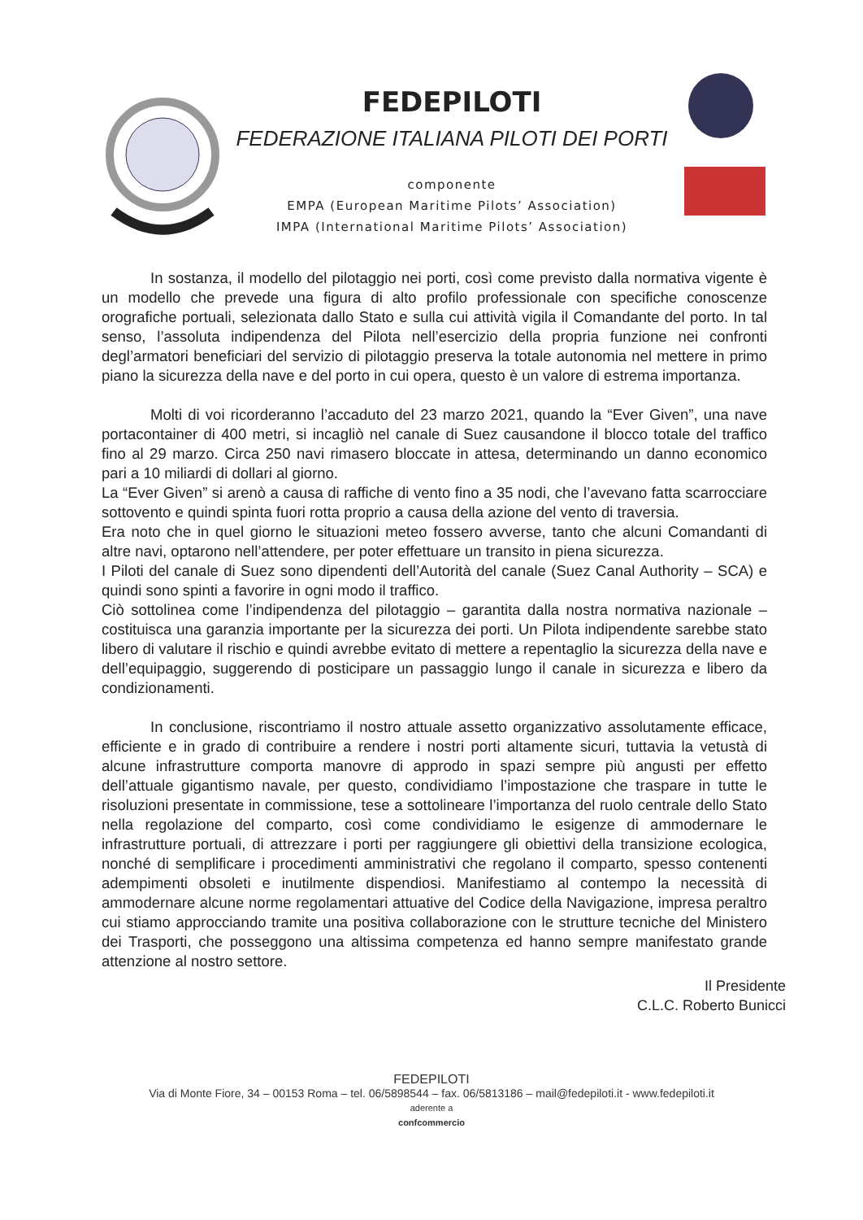FEDEPILOTI
FEDERAZIONE ITALIANA PILOTI DEI PORTI
componente
EMPA (European Maritime Pilots’ Association)
IMPA (International Maritime Pilots’ Association)
In sostanza, il modello del pilotaggio nei porti, così come previsto dalla normativa vigente è un modello che prevede una figura di alto profilo professionale con specifiche conoscenze orografiche portuali, selezionata dallo Stato e sulla cui attività vigila il Comandante del porto. In tal senso, l’assoluta indipendenza del Pilota nell’esercizio della propria funzione nei confronti degl’armatori beneficiari del servizio di pilotaggio preserva la totale autonomia nel mettere in primo piano la sicurezza della nave e del porto in cui opera, questo è un valore di estrema importanza.
Molti di voi ricorderanno l’accaduto del 23 marzo 2021, quando la “Ever Given”, una nave portacontainer di 400 metri, si incagliò nel canale di Suez causandone il blocco totale del traffico fino al 29 marzo. Circa 250 navi rimasero bloccate in attesa, determinando un danno economico pari a 10 miliardi di dollari al giorno.
La “Ever Given” si arenò a causa di raffiche di vento fino a 35 nodi, che l’avevano fatta scarrocciare sottovento e quindi spinta fuori rotta proprio a causa della azione del vento di traversia.
Era noto che in quel giorno le situazioni meteo fossero avverse, tanto che alcuni Comandanti di altre navi, optarono nell’attendere, per poter effettuare un transito in piena sicurezza.
I Piloti del canale di Suez sono dipendenti dell’Autorità del canale (Suez Canal Authority – SCA) e quindi sono spinti a favorire in ogni modo il traffico.
Ciò sottolinea come l’indipendenza del pilotaggio – garantita dalla nostra normativa nazionale – costituisca una garanzia importante per la sicurezza dei porti. Un Pilota indipendente sarebbe stato libero di valutare il rischio e quindi avrebbe evitato di mettere a repentaglio la sicurezza della nave e dell’equipaggio, suggerendo di posticipare un passaggio lungo il canale in sicurezza e libero da condizionamenti.
In conclusione, riscontriamo il nostro attuale assetto organizzativo assolutamente efficace, efficiente e in grado di contribuire a rendere i nostri porti altamente sicuri, tuttavia la vetustà di alcune infrastrutture comporta manovre di approdo in spazi sempre più angusti per effetto dell’attuale gigantismo navale, per questo, condividiamo l’impostazione che traspare in tutte le risoluzioni presentate in commissione, tese a sottolineare l’importanza del ruolo centrale dello Stato nella regolazione del comparto, così come condividiamo le esigenze di ammodernare le infrastrutture portuali, di attrezzare i porti per raggiungere gli obiettivi della transizione ecologica, nonché di semplificare i procedimenti amministrativi che regolano il comparto, spesso contenenti adempimenti obsoleti e inutilmente dispendiosi. Manifestiamo al contempo la necessità di ammodernare alcune norme regolamentari attuative del Codice della Navigazione, impresa peraltro cui stiamo approcciando tramite una positiva collaborazione con le strutture tecniche del Ministero dei Trasporti, che posseggono una altissima competenza ed hanno sempre manifestato grande attenzione al nostro settore.
Il Presidente
C.L.C. Roberto Bunicci
FEDEPILOTI
Via di Monte Fiore, 34 – 00153 Roma – tel. 06/5898544 – fax. 06/5813186 – mail@fedepiloti.it - www.fedepiloti.it
aderente a
confcommercio